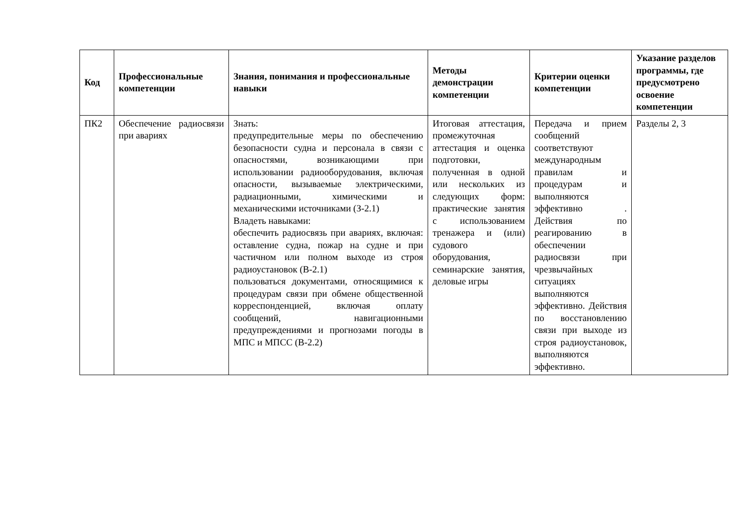| Код | Профессиональные компетенции | Знания, понимания и профессиональные навыки | Методы демонстрации компетенции | Критерии оценки компетенции | Указание разделов программы, где предусмотрено освоение компетенции |
| --- | --- | --- | --- | --- | --- |
| ПК2 | Обеспечение радиосвязи при авариях | Знать: предупредительные меры по обеспечению безопасности судна и персонала в связи с опасностями, возникающими при использовании радиооборудования, включая опасности, вызываемые электрическими, радиационными, химическими и механическими источниками (З-2.1) Владеть навыками: обеспечить радиосвязь при авариях, включая: оставление судна, пожар на судне и при частичном или полном выходе из строя радиоустановок (В-2.1) пользоваться документами, относящимися к процедурам связи при обмене общественной корреспонденцией, включая оплату сообщений, навигационными предупреждениями и прогнозами погоды в МПС и МПСС (В-2.2) | Итоговая аттестация, промежуточная аттестация и оценка подготовки, полученная в одной или нескольких из следующих форм: практические занятия с использованием тренажера и (или) судового оборудования, семинарские занятия, деловые игры | Передача и прием сообщений соответствуют международным правилам и процедурам и выполняются эффективно . Действия по реагированию в обеспечении радиосвязи при чрезвычайных ситуациях выполняются эффективно. Действия по восстановлению связи при выходе из строя радиоустановок, выполняются эффективно. | Разделы 2, 3 |